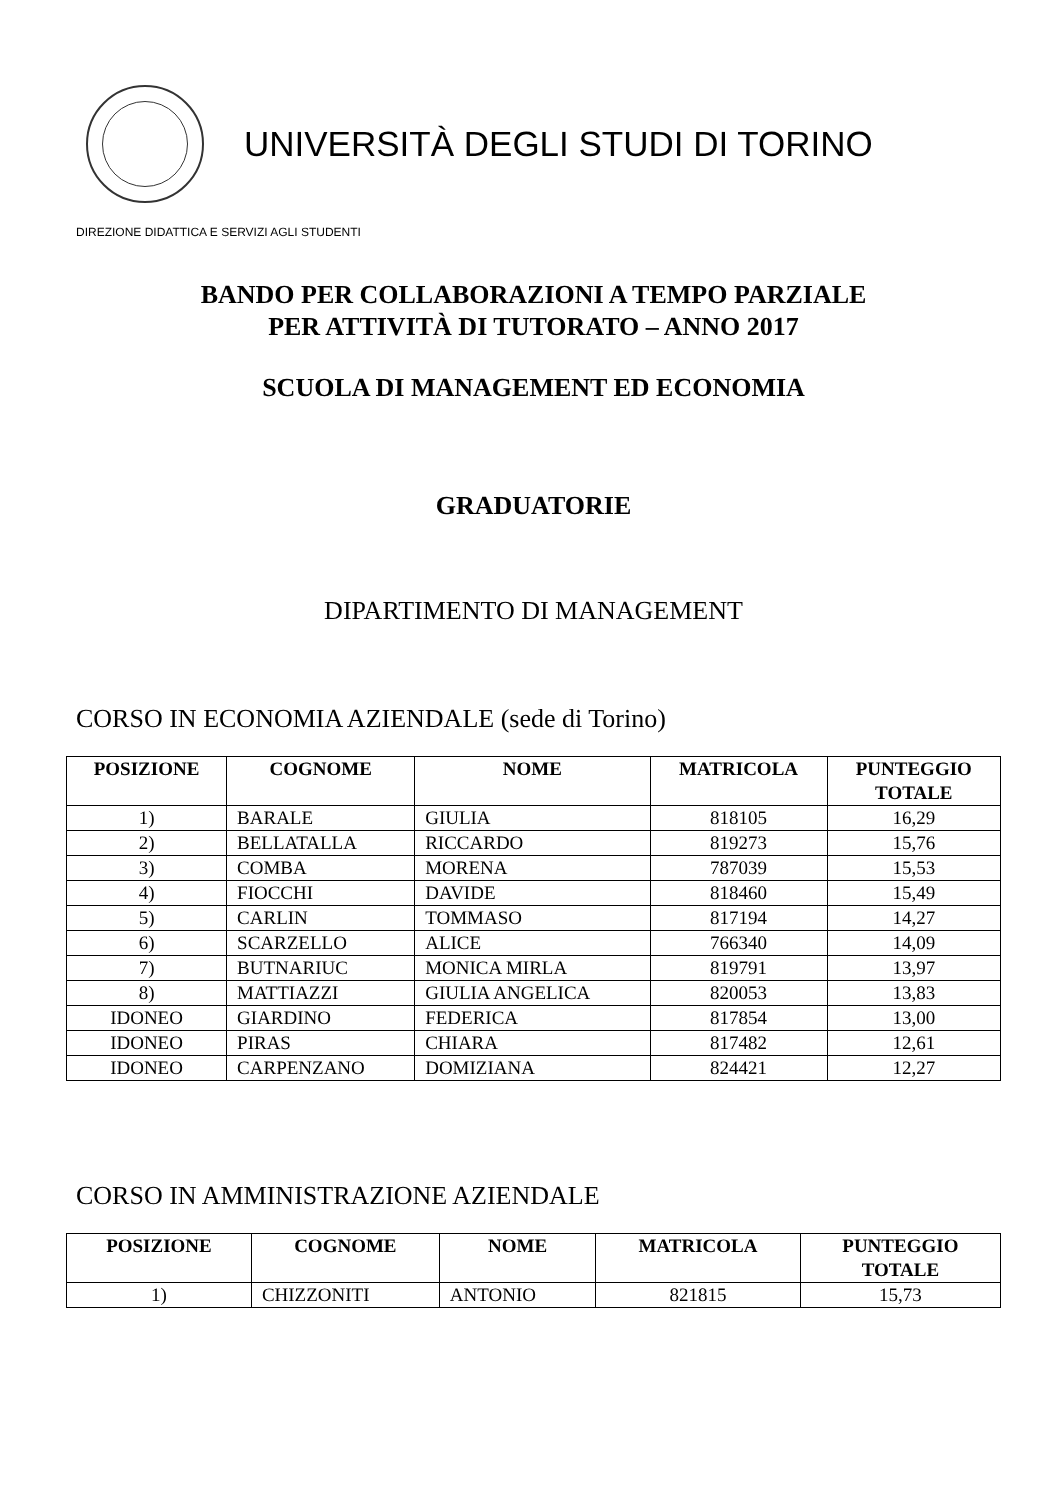UNIVERSITÀ DEGLI STUDI DI TORINO
DIREZIONE DIDATTICA E SERVIZI AGLI STUDENTI
BANDO PER COLLABORAZIONI A TEMPO PARZIALE
PER ATTIVITÀ DI TUTORATO – ANNO 2017
SCUOLA DI MANAGEMENT ED ECONOMIA
GRADUATORIE
DIPARTIMENTO DI MANAGEMENT
CORSO IN ECONOMIA AZIENDALE (sede di Torino)
| POSIZIONE | COGNOME | NOME | MATRICOLA | PUNTEGGIO TOTALE |
| --- | --- | --- | --- | --- |
| 1) | BARALE | GIULIA | 818105 | 16,29 |
| 2) | BELLATALLA | RICCARDO | 819273 | 15,76 |
| 3) | COMBA | MORENA | 787039 | 15,53 |
| 4) | FIOCCHI | DAVIDE | 818460 | 15,49 |
| 5) | CARLIN | TOMMASO | 817194 | 14,27 |
| 6) | SCARZELLO | ALICE | 766340 | 14,09 |
| 7) | BUTNARIUC | MONICA MIRLA | 819791 | 13,97 |
| 8) | MATTIAZZI | GIULIA ANGELICA | 820053 | 13,83 |
| IDONEO | GIARDINO | FEDERICA | 817854 | 13,00 |
| IDONEO | PIRAS | CHIARA | 817482 | 12,61 |
| IDONEO | CARPENZANO | DOMIZIANA | 824421 | 12,27 |
CORSO IN AMMINISTRAZIONE AZIENDALE
| POSIZIONE | COGNOME | NOME | MATRICOLA | PUNTEGGIO TOTALE |
| --- | --- | --- | --- | --- |
| 1) | CHIZZONITI | ANTONIO | 821815 | 15,73 |